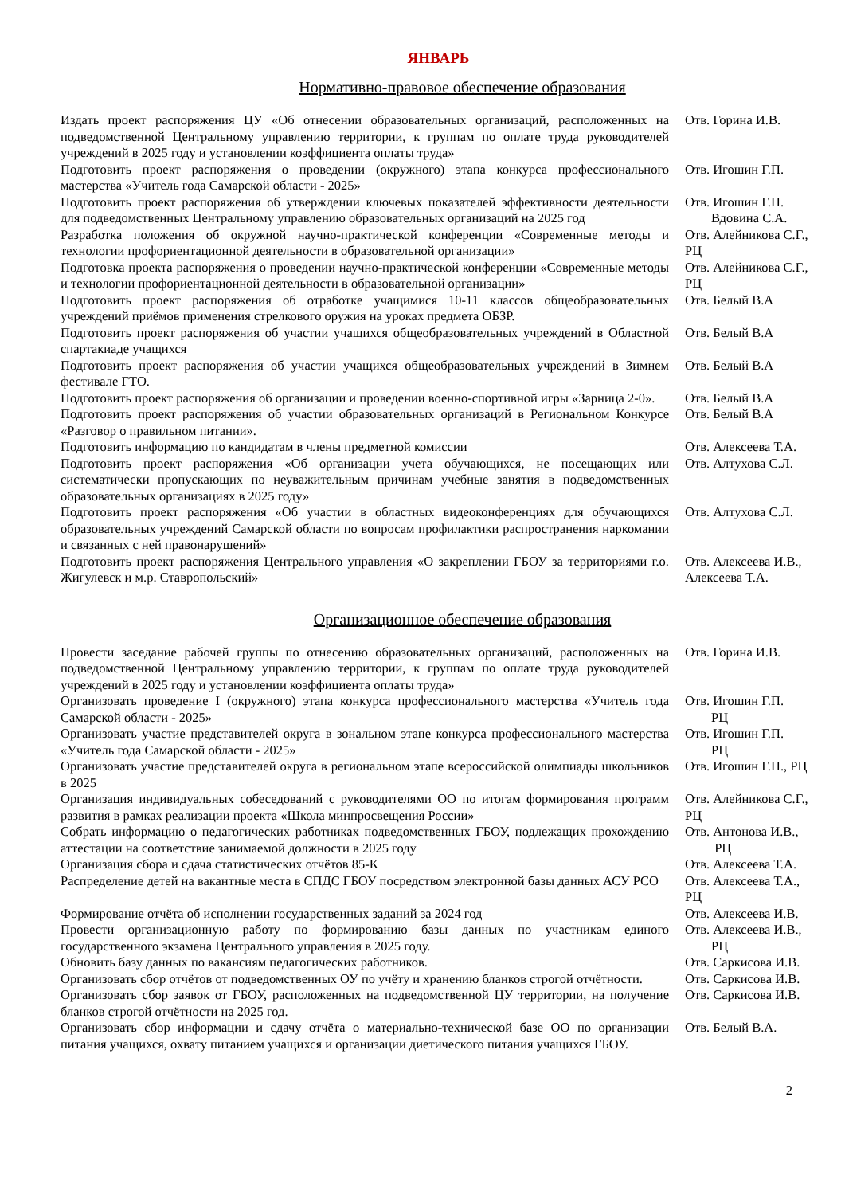ЯНВАРЬ
Нормативно-правовое обеспечение образования
| Издать проект распоряжения ЦУ «Об отнесении образовательных организаций, расположенных на подведомственной Центральному управлению территории, к группам по оплате труда руководителей учреждений в 2025 году и установлении коэффициента оплаты труда» | Отв. Горина И.В. |
| Подготовить проект распоряжения о проведении (окружного) этапа конкурса профессионального мастерства «Учитель года Самарской области - 2025» | Отв. Игошин Г.П. |
| Подготовить проект распоряжения об утверждении ключевых показателей эффективности деятельности для подведомственных Центральному управлению образовательных организаций на 2025 год | Отв. Игошин Г.П. Вдовина С.А. |
| Разработка положения об окружной научно-практической конференции «Современные методы и технологии профориентационной деятельности в образовательной организации» | Отв. Алейникова С.Г., РЦ |
| Подготовка проекта распоряжения о проведении научно-практической конференции «Современные методы и технологии профориентационной деятельности в образовательной организации» | Отв. Алейникова С.Г., РЦ |
| Подготовить проект распоряжения об отработке учащимися 10-11 классов общеобразовательных учреждений приёмов применения стрелкового оружия на уроках предмета ОБЗР. | Отв. Белый В.А |
| Подготовить проект распоряжения об участии учащихся общеобразовательных учреждений в Областной спартакиаде учащихся | Отв. Белый В.А |
| Подготовить проект распоряжения об участии учащихся общеобразовательных учреждений в Зимнем фестивале ГТО. | Отв. Белый В.А |
| Подготовить проект распоряжения об организации и проведении военно-спортивной игры «Зарница 2-0». | Отв. Белый В.А |
| Подготовить проект распоряжения об участии образовательных организаций в Региональном Конкурсе «Разговор о правильном питании». | Отв. Белый В.А |
| Подготовить информацию по кандидатам в члены предметной комиссии | Отв. Алексеева Т.А. |
| Подготовить проект распоряжения «Об организации учета обучающихся, не посещающих или систематически пропускающих по неуважительным причинам учебные занятия в подведомственных образовательных организациях в 2025 году» | Отв. Алтухова С.Л. |
| Подготовить проект распоряжения «Об участии в областных видеоконференциях для обучающихся образовательных учреждений Самарской области по вопросам профилактики распространения наркомании и связанных с ней правонарушений» | Отв. Алтухова С.Л. |
| Подготовить проект распоряжения Центрального управления «О закреплении ГБОУ за территориями г.о. Жигулевск и м.р. Ставропольский» | Отв. Алексеева И.В., Алексеева Т.А. |
Организационное обеспечение образования
| Провести заседание рабочей группы по отнесению образовательных организаций, расположенных на подведомственной Центральному управлению территории, к группам по оплате труда руководителей учреждений в 2025 году и установлении коэффициента оплаты труда» | Отв. Горина И.В. |
| Организовать проведение I (окружного) этапа конкурса профессионального мастерства «Учитель года Самарской области - 2025» | Отв. Игошин Г.П. РЦ |
| Организовать участие представителей округа в зональном этапе конкурса профессионального мастерства «Учитель года Самарской области - 2025» | Отв. Игошин Г.П. РЦ |
| Организовать участие представителей округа в региональном этапе всероссийской олимпиады школьников в 2025 | Отв. Игошин Г.П., РЦ |
| Организация индивидуальных собеседований с руководителями ОО по итогам формирования программ развития в рамках реализации проекта «Школа минпросвещения России» | Отв. Алейникова С.Г., РЦ |
| Собрать информацию о педагогических работниках подведомственных ГБОУ, подлежащих прохождению аттестации на соответствие занимаемой должности в 2025 году | Отв. Антонова И.В., РЦ |
| Организация сбора и сдача статистических отчётов 85-К | Отв. Алексеева Т.А. |
| Распределение детей на вакантные места в СПДС ГБОУ посредством электронной базы данных АСУ РСО | Отв. Алексеева Т.А., РЦ |
| Формирование отчёта об исполнении государственных заданий за 2024 год | Отв. Алексеева И.В. |
| Провести организационную работу по формированию базы данных по участникам единого государственного экзамена Центрального управления в 2025 году. | Отв. Алексеева И.В., РЦ |
| Обновить базу данных по вакансиям педагогических работников. | Отв. Саркисова И.В. |
| Организовать сбор отчётов от подведомственных ОУ по учёту и хранению бланков строгой отчётности. | Отв. Саркисова И.В. |
| Организовать сбор заявок от ГБОУ, расположенных на подведомственной ЦУ территории, на получение бланков строгой отчётности на 2025 год. | Отв. Саркисова И.В. |
| Организовать сбор информации и сдачу отчёта о материально-технической базе ОО по организации питания учащихся, охвату питанием учащихся и организации диетического питания учащихся ГБОУ. | Отв. Белый В.А. |
2